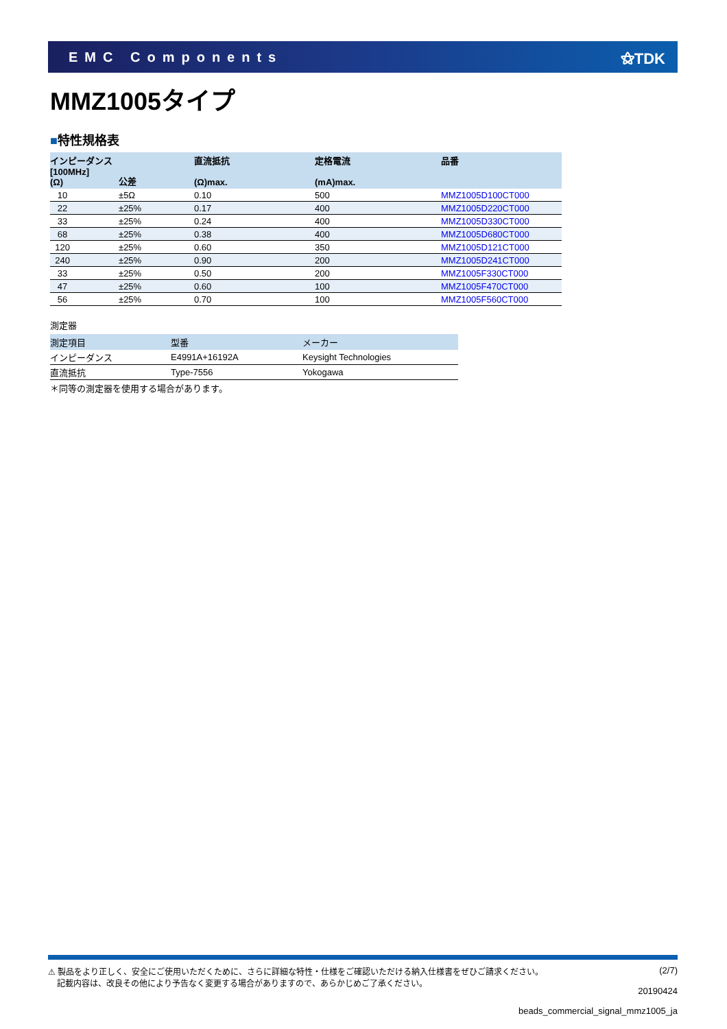EMC Components ⚝TDK
MMZ1005タイプ
■特性規格表
| インピーダンス [100MHz] (Ω) | 公差 | 直流抵抗 (Ω)max. | 定格電流 (mA)max. | 品番 |
| --- | --- | --- | --- | --- |
| 10 | ±5Ω | 0.10 | 500 | MMZ1005D100CT000 |
| 22 | ±25% | 0.17 | 400 | MMZ1005D220CT000 |
| 33 | ±25% | 0.24 | 400 | MMZ1005D330CT000 |
| 68 | ±25% | 0.38 | 400 | MMZ1005D680CT000 |
| 120 | ±25% | 0.60 | 350 | MMZ1005D121CT000 |
| 240 | ±25% | 0.90 | 200 | MMZ1005D241CT000 |
| 33 | ±25% | 0.50 | 200 | MMZ1005F330CT000 |
| 47 | ±25% | 0.60 | 100 | MMZ1005F470CT000 |
| 56 | ±25% | 0.70 | 100 | MMZ1005F560CT000 |
測定器
| 測定項目 | 型番 | メーカー |
| --- | --- | --- |
| インピーダンス | E4991A+16192A | Keysight Technologies |
| 直流抵抗 | Type-7556 | Yokogawa |
＊同等の測定器を使用する場合があります。
⚠ 製品をより正しく、安全にご使用いただくために、さらに詳細な特性・仕様をご確認いただける納入仕様書をぜひご請求ください。
記載内容は、改良その他により予告なく変更する場合がありますので、あらかじめご了承ください。
(2/7)
20190424
beads_commercial_signal_mmz1005_ja